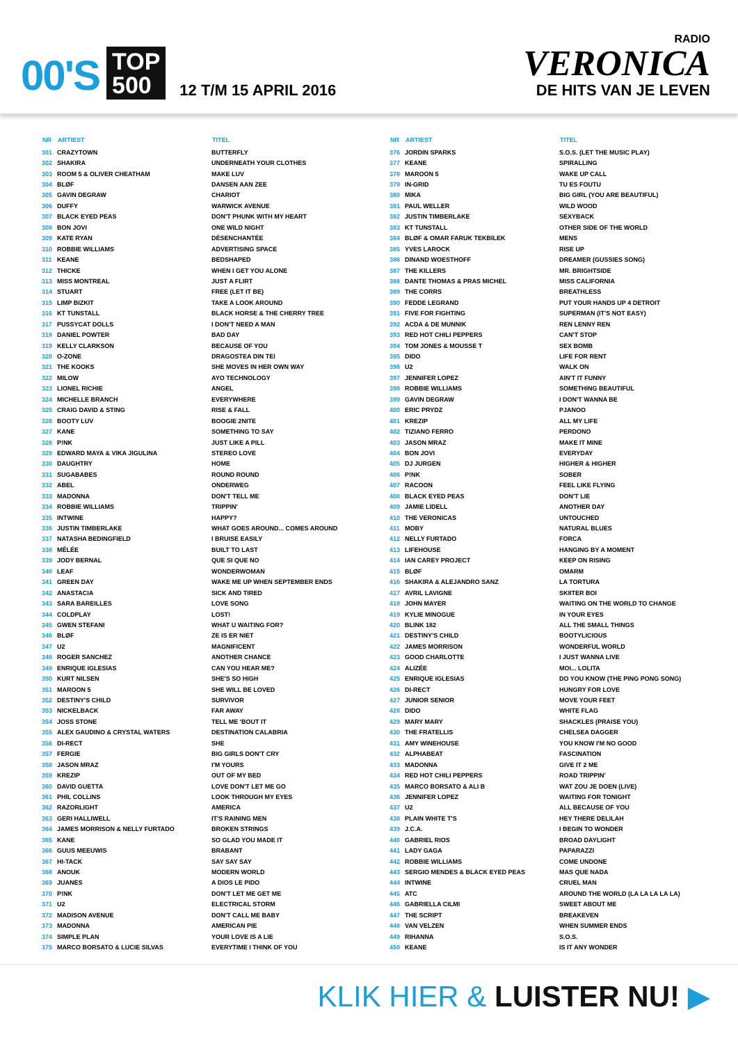00'S TOP
500 12 T/M 15 APRIL 2016
RADIO
VERONICA
DE HITS VAN JE LEVEN
| NR | ARTIEST | TITEL |
| --- | --- | --- |
| 301 | CRAZYTOWN | BUTTERFLY |
| 302 | SHAKIRA | UNDERNEATH YOUR CLOTHES |
| 303 | ROOM 5 & OLIVER CHEATHAM | MAKE LUV |
| 304 | BLØF | DANSEN AAN ZEE |
| 305 | GAVIN DEGRAW | CHARIOT |
| 306 | DUFFY | WARWICK AVENUE |
| 307 | BLACK EYED PEAS | DON'T PHUNK WITH MY HEART |
| 308 | BON JOVI | ONE WILD NIGHT |
| 309 | KATE RYAN | DÉSENCHANTÉE |
| 310 | ROBBIE WILLIAMS | ADVERTISING SPACE |
| 311 | KEANE | BEDSHAPED |
| 312 | THICKE | WHEN I GET YOU ALONE |
| 313 | MISS MONTREAL | JUST A FLIRT |
| 314 | STUART | FREE (LET IT BE) |
| 315 | LIMP BIZKIT | TAKE A LOOK AROUND |
| 316 | KT TUNSTALL | BLACK HORSE & THE CHERRY TREE |
| 317 | PUSSYCAT DOLLS | I DON'T NEED A MAN |
| 318 | DANIEL POWTER | BAD DAY |
| 319 | KELLY CLARKSON | BECAUSE OF YOU |
| 320 | O-ZONE | DRAGOSTEA DIN TEI |
| 321 | THE KOOKS | SHE MOVES IN HER OWN WAY |
| 322 | MILOW | AYO TECHNOLOGY |
| 323 | LIONEL RICHIE | ANGEL |
| 324 | MICHELLE BRANCH | EVERYWHERE |
| 325 | CRAIG DAVID & STING | RISE & FALL |
| 326 | BOOTY LUV | BOOGIE 2NITE |
| 327 | KANE | SOMETHING TO SAY |
| 328 | P!NK | JUST LIKE A PILL |
| 329 | EDWARD MAYA & VIKA JIGULINA | STEREO LOVE |
| 330 | DAUGHTRY | HOME |
| 331 | SUGABABES | ROUND ROUND |
| 332 | ABEL | ONDERWEG |
| 333 | MADONNA | DON'T TELL ME |
| 334 | ROBBIE WILLIAMS | TRIPPIN' |
| 335 | INTWINE | HAPPY? |
| 336 | JUSTIN TIMBERLAKE | WHAT GOES AROUND... COMES AROUND |
| 337 | NATASHA BEDINGFIELD | I BRUISE EASILY |
| 338 | MÊLÉE | BUILT TO LAST |
| 339 | JODY BERNAL | QUE SI QUE NO |
| 340 | LEAF | WONDERWOMAN |
| 341 | GREEN DAY | WAKE ME UP WHEN SEPTEMBER ENDS |
| 342 | ANASTACIA | SICK AND TIRED |
| 343 | SARA BAREILLES | LOVE SONG |
| 344 | COLDPLAY | LOST! |
| 345 | GWEN STEFANI | WHAT U WAITING FOR? |
| 346 | BLØF | ZE IS ER NIET |
| 347 | U2 | MAGNIFICENT |
| 348 | ROGER SANCHEZ | ANOTHER CHANCE |
| 349 | ENRIQUE IGLESIAS | CAN YOU HEAR ME? |
| 350 | KURT NILSEN | SHE'S SO HIGH |
| 351 | MAROON 5 | SHE WILL BE LOVED |
| 352 | DESTINY'S CHILD | SURVIVOR |
| 353 | NICKELBACK | FAR AWAY |
| 354 | JOSS STONE | TELL ME 'BOUT IT |
| 355 | ALEX GAUDINO & CRYSTAL WATERS | DESTINATION CALABRIA |
| 356 | DI-RECT | SHE |
| 357 | FERGIE | BIG GIRLS DON'T CRY |
| 358 | JASON MRAZ | I'M YOURS |
| 359 | KREZIP | OUT OF MY BED |
| 360 | DAVID GUETTA | LOVE DON'T LET ME GO |
| 361 | PHIL COLLINS | LOOK THROUGH MY EYES |
| 362 | RAZORLIGHT | AMERICA |
| 363 | GERI HALLIWELL | IT'S RAINING MEN |
| 364 | JAMES MORRISON & NELLY FURTADO | BROKEN STRINGS |
| 365 | KANE | SO GLAD YOU MADE IT |
| 366 | GUUS MEEUWIS | BRABANT |
| 367 | HI-TACK | SAY SAY SAY |
| 368 | ANOUK | MODERN WORLD |
| 369 | JUANES | A DIOS LE PIDO |
| 370 | P!NK | DON'T LET ME GET ME |
| 371 | U2 | ELECTRICAL STORM |
| 372 | MADISON AVENUE | DON'T CALL ME BABY |
| 373 | MADONNA | AMERICAN PIE |
| 374 | SIMPLE PLAN | YOUR LOVE IS A LIE |
| 375 | MARCO BORSATO & LUCIE SILVAS | EVERYTIME I THINK OF YOU |
| NR | ARTIEST | TITEL |
| --- | --- | --- |
| 376 | JORDIN SPARKS | S.O.S. (LET THE MUSIC PLAY) |
| 377 | KEANE | SPIRALLING |
| 378 | MAROON 5 | WAKE UP CALL |
| 379 | IN-GRID | TU ES FOUTU |
| 380 | MIKA | BIG GIRL (YOU ARE BEAUTIFUL) |
| 381 | PAUL WELLER | WILD WOOD |
| 382 | JUSTIN TIMBERLAKE | SEXYBACK |
| 383 | KT TUNSTALL | OTHER SIDE OF THE WORLD |
| 384 | BLØF & OMAR FARUK TEKBILEK | MENS |
| 385 | YVES LAROCK | RISE UP |
| 386 | DINAND WOESTHOFF | DREAMER (GUSSIES SONG) |
| 387 | THE KILLERS | MR. BRIGHTSIDE |
| 388 | DANTE THOMAS & PRAS MICHEL | MISS CALIFORNIA |
| 389 | THE CORRS | BREATHLESS |
| 390 | FEDDE LEGRAND | PUT YOUR HANDS UP 4 DETROIT |
| 391 | FIVE FOR FIGHTING | SUPERMAN (IT'S NOT EASY) |
| 392 | ACDA & DE MUNNIK | REN LENNY REN |
| 393 | RED HOT CHILI PEPPERS | CAN'T STOP |
| 394 | TOM JONES & MOUSSE T | SEX BOMB |
| 395 | DIDO | LIFE FOR RENT |
| 396 | U2 | WALK ON |
| 397 | JENNIFER LOPEZ | AIN'T IT FUNNY |
| 398 | ROBBIE WILLIAMS | SOMETHING BEAUTIFUL |
| 399 | GAVIN DEGRAW | I DON'T WANNA BE |
| 400 | ERIC PRYDZ | PJANOO |
| 401 | KREZIP | ALL MY LIFE |
| 402 | TIZIANO FERRO | PERDONO |
| 403 | JASON MRAZ | MAKE IT MINE |
| 404 | BON JOVI | EVERYDAY |
| 405 | DJ JURGEN | HIGHER & HIGHER |
| 406 | P!NK | SOBER |
| 407 | RACOON | FEEL LIKE FLYING |
| 408 | BLACK EYED PEAS | DON'T LIE |
| 409 | JAMIE LIDELL | ANOTHER DAY |
| 410 | THE VERONICAS | UNTOUCHED |
| 411 | MOBY | NATURAL BLUES |
| 412 | NELLY FURTADO | FORCA |
| 413 | LIFEHOUSE | HANGING BY A MOMENT |
| 414 | IAN CAREY PROJECT | KEEP ON RISING |
| 415 | BLØF | OMARM |
| 416 | SHAKIRA & ALEJANDRO SANZ | LA TORTURA |
| 417 | AVRIL LAVIGNE | SK8TER BOI |
| 418 | JOHN MAYER | WAITING ON THE WORLD TO CHANGE |
| 419 | KYLIE MINOGUE | IN YOUR EYES |
| 420 | BLINK 182 | ALL THE SMALL THINGS |
| 421 | DESTINY'S CHILD | BOOTYLICIOUS |
| 422 | JAMES MORRISON | WONDERFUL WORLD |
| 423 | GOOD CHARLOTTE | I JUST WANNA LIVE |
| 424 | ALIZÉE | MOI... LOLITA |
| 425 | ENRIQUE IGLESIAS | DO YOU KNOW (THE PING PONG SONG) |
| 426 | DI-RECT | HUNGRY FOR LOVE |
| 427 | JUNIOR SENIOR | MOVE YOUR FEET |
| 428 | DIDO | WHITE FLAG |
| 429 | MARY MARY | SHACKLES (PRAISE YOU) |
| 430 | THE FRATELLIS | CHELSEA DAGGER |
| 431 | AMY WINEHOUSE | YOU KNOW I'M NO GOOD |
| 432 | ALPHABEAT | FASCINATION |
| 433 | MADONNA | GIVE IT 2 ME |
| 434 | RED HOT CHILI PEPPERS | ROAD TRIPPIN' |
| 435 | MARCO BORSATO & ALI B | WAT ZOU JE DOEN (LIVE) |
| 436 | JENNIFER LOPEZ | WAITING FOR TONIGHT |
| 437 | U2 | ALL BECAUSE OF YOU |
| 438 | PLAIN WHITE T'S | HEY THERE DELILAH |
| 439 | J.C.A. | I BEGIN TO WONDER |
| 440 | GABRIEL RIOS | BROAD DAYLIGHT |
| 441 | LADY GAGA | PAPARAZZI |
| 442 | ROBBIE WILLIAMS | COME UNDONE |
| 443 | SERGIO MENDES & BLACK EYED PEAS | MAS QUE NADA |
| 444 | INTWINE | CRUEL MAN |
| 445 | ATC | AROUND THE WORLD (LA LA LA LA LA) |
| 446 | GABRIELLA CILMI | SWEET ABOUT ME |
| 447 | THE SCRIPT | BREAKEVEN |
| 448 | VAN VELZEN | WHEN SUMMER ENDS |
| 449 | RIHANNA | S.O.S. |
| 450 | KEANE | IS IT ANY WONDER |
KLIK HIER & LUISTER NU! ▶